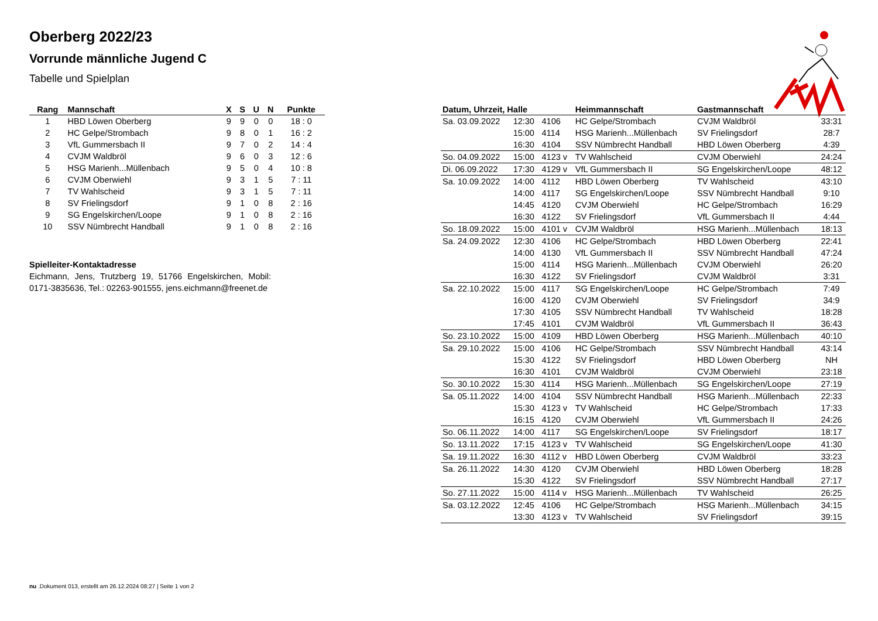Oberberg 2022/23
Vorrunde männliche Jugend C
Tabelle und Spielplan
| Rang | Mannschaft | X | S | U | N | Punkte |
| --- | --- | --- | --- | --- | --- | --- |
| 1 | HBD Löwen Oberberg | 9 | 9 | 0 | 0 | 18 : 0 |
| 2 | HC Gelpe/Strombach | 9 | 8 | 0 | 1 | 16 : 2 |
| 3 | VfL Gummersbach II | 9 | 7 | 0 | 2 | 14 : 4 |
| 4 | CVJM Waldbröl | 9 | 6 | 0 | 3 | 12 : 6 |
| 5 | HSG Marienh...Müllenbach | 9 | 5 | 0 | 4 | 10 : 8 |
| 6 | CVJM Oberwiehl | 9 | 3 | 1 | 5 | 7 : 11 |
| 7 | TV Wahlscheid | 9 | 3 | 1 | 5 | 7 : 11 |
| 8 | SV Frielingsdorf | 9 | 1 | 0 | 8 | 2 : 16 |
| 9 | SG Engelskirchen/Loope | 9 | 1 | 0 | 8 | 2 : 16 |
| 10 | SSV Nümbrecht Handball | 9 | 1 | 0 | 8 | 2 : 16 |
Spielleiter-Kontaktadresse
Eichmann, Jens, Trutzberg 19, 51766 Engelskirchen, Mobil: 0171-3835636, Tel.: 02263-901555, jens.eichmann@freenet.de
| Datum, Uhrzeit, Halle | | | Heimmannschaft | Gastmannschaft | |
| --- | --- | --- | --- | --- | --- |
| Sa. 03.09.2022 | 12:30 | 4106 | HC Gelpe/Strombach | CVJM Waldbröl | 33:31 |
| | 15:00 | 4114 | HSG Marienh...Müllenbach | SV Frielingsdorf | 28:7 |
| | 16:30 | 4104 | SSV Nümbrecht Handball | HBD Löwen Oberberg | 4:39 |
| So. 04.09.2022 | 15:00 | 4123 v | TV Wahlscheid | CVJM Oberwiehl | 24:24 |
| Di. 06.09.2022 | 17:30 | 4129 v | VfL Gummersbach II | SG Engelskirchen/Loope | 48:12 |
| Sa. 10.09.2022 | 14:00 | 4112 | HBD Löwen Oberberg | TV Wahlscheid | 43:10 |
| | 14:00 | 4117 | SG Engelskirchen/Loope | SSV Nümbrecht Handball | 9:10 |
| | 14:45 | 4120 | CVJM Oberwiehl | HC Gelpe/Strombach | 16:29 |
| | 16:30 | 4122 | SV Frielingsdorf | VfL Gummersbach II | 4:44 |
| So. 18.09.2022 | 15:00 | 4101 v | CVJM Waldbröl | HSG Marienh...Müllenbach | 18:13 |
| Sa. 24.09.2022 | 12:30 | 4106 | HC Gelpe/Strombach | HBD Löwen Oberberg | 22:41 |
| | 14:00 | 4130 | VfL Gummersbach II | SSV Nümbrecht Handball | 47:24 |
| | 15:00 | 4114 | HSG Marienh...Müllenbach | CVJM Oberwiehl | 26:20 |
| | 16:30 | 4122 | SV Frielingsdorf | CVJM Waldbröl | 3:31 |
| Sa. 22.10.2022 | 15:00 | 4117 | SG Engelskirchen/Loope | HC Gelpe/Strombach | 7:49 |
| | 16:00 | 4120 | CVJM Oberwiehl | SV Frielingsdorf | 34:9 |
| | 17:30 | 4105 | SSV Nümbrecht Handball | TV Wahlscheid | 18:28 |
| | 17:45 | 4101 | CVJM Waldbröl | VfL Gummersbach II | 36:43 |
| So. 23.10.2022 | 15:00 | 4109 | HBD Löwen Oberberg | HSG Marienh...Müllenbach | 40:10 |
| Sa. 29.10.2022 | 15:00 | 4106 | HC Gelpe/Strombach | SSV Nümbrecht Handball | 43:14 |
| | 15:30 | 4122 | SV Frielingsdorf | HBD Löwen Oberberg | NH |
| | 16:30 | 4101 | CVJM Waldbröl | CVJM Oberwiehl | 23:18 |
| So. 30.10.2022 | 15:30 | 4114 | HSG Marienh...Müllenbach | SG Engelskirchen/Loope | 27:19 |
| Sa. 05.11.2022 | 14:00 | 4104 | SSV Nümbrecht Handball | HSG Marienh...Müllenbach | 22:33 |
| | 15:30 | 4123 v | TV Wahlscheid | HC Gelpe/Strombach | 17:33 |
| | 16:15 | 4120 | CVJM Oberwiehl | VfL Gummersbach II | 24:26 |
| So. 06.11.2022 | 14:00 | 4117 | SG Engelskirchen/Loope | SV Frielingsdorf | 18:17 |
| So. 13.11.2022 | 17:15 | 4123 v | TV Wahlscheid | SG Engelskirchen/Loope | 41:30 |
| Sa. 19.11.2022 | 16:30 | 4112 v | HBD Löwen Oberberg | CVJM Waldbröl | 33:23 |
| Sa. 26.11.2022 | 14:30 | 4120 | CVJM Oberwiehl | HBD Löwen Oberberg | 18:28 |
| | 15:30 | 4122 | SV Frielingsdorf | SSV Nümbrecht Handball | 27:17 |
| So. 27.11.2022 | 15:00 | 4114 v | HSG Marienh...Müllenbach | TV Wahlscheid | 26:25 |
| Sa. 03.12.2022 | 12:45 | 4106 | HC Gelpe/Strombach | HSG Marienh...Müllenbach | 34:15 |
| | 13:30 | 4123 v | TV Wahlscheid | SV Frielingsdorf | 39:15 |
nu .Dokument 013, erstellt am 26.12.2024 08:27 | Seite 1 von 2